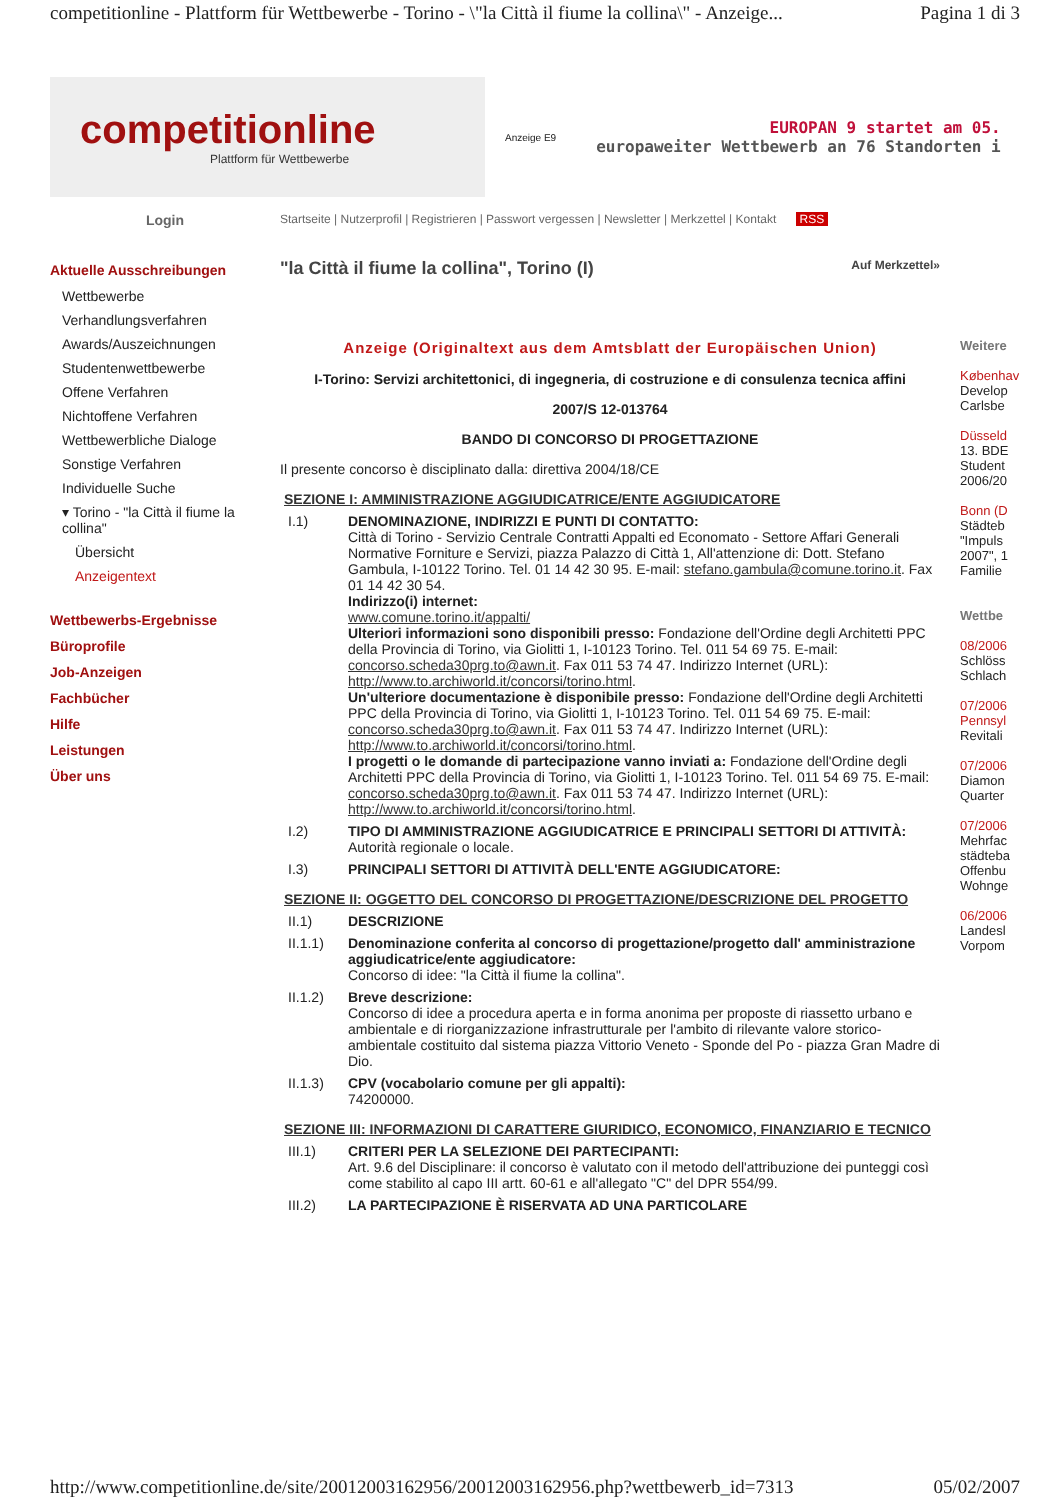competitionline - Plattform für Wettbewerbe - Torino - \"la Città il fiume la collina\" - Anzeige... Pagina 1 di 3
competitionline
Plattform für Wettbewerbe
Anzeige E9
EUROPAN 9 startet am 05.
europaweiter Wettbewerb an 76 Standorten i
Login
Startseite | Nutzerprofil | Registrieren | Passwort vergessen | Newsletter | Merkzettel | Kontakt RSS
Aktuelle Ausschreibungen
Wettbewerbe
Verhandlungsverfahren
Awards/Auszeichnungen
Studentenwettbewerbe
Offene Verfahren
Nichtoffene Verfahren
Wettbewerbliche Dialoge
Sonstige Verfahren
Individuelle Suche
▾ Torino - "la Città il fiume la collina"
Übersicht
Anzeigentext
Wettbewerbs-Ergebnisse
Büroprofile
Job-Anzeigen
Fachbücher
Hilfe
Leistungen
Über uns
"la Città il fiume la collina", Torino (I) Auf Merkzettel»
Anzeige (Originaltext aus dem Amtsblatt der Europäischen Union)
I-Torino: Servizi architettonici, di ingegneria, di costruzione e di consulenza tecnica affini
2007/S 12-013764
BANDO DI CONCORSO DI PROGETTAZIONE
Il presente concorso è disciplinato dalla: direttiva 2004/18/CE
SEZIONE I: AMMINISTRAZIONE AGGIUDICATRICE/ENTE AGGIUDICATORE
I.1) DENOMINAZIONE, INDIRIZZI E PUNTI DI CONTATTO:
Città di Torino - Servizio Centrale Contratti Appalti ed Economato - Settore Affari Generali Normative Forniture e Servizi, piazza Palazzo di Città 1, All'attenzione di: Dott. Stefano Gambula, I-10122 Torino. Tel. 01 14 42 30 95. E-mail: stefano.gambula@comune.torino.it. Fax 01 14 42 30 54.
Indirizzo(i) internet:
www.comune.torino.it/appalti/
Ulteriori informazioni sono disponibili presso: Fondazione dell'Ordine degli Architetti PPC della Provincia di Torino, via Giolitti 1, I-10123 Torino. Tel. 011 54 69 75. E-mail: concorso.scheda30prg.to@awn.it. Fax 011 53 74 47. Indirizzo Internet (URL): http://www.to.archiworld.it/concorsi/torino.html.
Un'ulteriore documentazione è disponibile presso: Fondazione dell'Ordine degli Architetti PPC della Provincia di Torino, via Giolitti 1, I-10123 Torino. Tel. 011 54 69 75. E-mail: concorso.scheda30prg.to@awn.it. Fax 011 53 74 47. Indirizzo Internet (URL): http://www.to.archiworld.it/concorsi/torino.html.
I progetti o le domande di partecipazione vanno inviati a: Fondazione dell'Ordine degli Architetti PPC della Provincia di Torino, via Giolitti 1, I-10123 Torino. Tel. 011 54 69 75. E-mail: concorso.scheda30prg.to@awn.it. Fax 011 53 74 47. Indirizzo Internet (URL): http://www.to.archiworld.it/concorsi/torino.html.
I.2) TIPO DI AMMINISTRAZIONE AGGIUDICATRICE E PRINCIPALI SETTORI DI ATTIVITÀ:
Autorità regionale o locale.
I.3) PRINCIPALI SETTORI DI ATTIVITÀ DELL'ENTE AGGIUDICATORE:
SEZIONE II: OGGETTO DEL CONCORSO DI PROGETTAZIONE/DESCRIZIONE DEL PROGETTO
II.1) DESCRIZIONE
II.1.1) Denominazione conferita al concorso di progettazione/progetto dall' amministrazione aggiudicatrice/ente aggiudicatore:
Concorso di idee: "la Città il fiume la collina".
II.1.2) Breve descrizione:
Concorso di idee a procedura aperta e in forma anonima per proposte di riassetto urbano e ambientale e di riorganizzazione infrastrutturale per l'ambito di rilevante valore storico-ambientale costituito dal sistema piazza Vittorio Veneto - Sponde del Po - piazza Gran Madre di Dio.
II.1.3) CPV (vocabolario comune per gli appalti):
74200000.
SEZIONE III: INFORMAZIONI DI CARATTERE GIURIDICO, ECONOMICO, FINANZIARIO E TECNICO
III.1) CRITERI PER LA SELEZIONE DEI PARTECIPANTI:
Art. 9.6 del Disciplinare: il concorso è valutato con il metodo dell'attribuzione dei punteggi così come stabilito al capo III artt. 60-61 e all'allegato "C" del DPR 554/99.
III.2) LA PARTECIPAZIONE È RISERVATA AD UNA PARTICOLARE
Weitere
København
Develop
Carlsbe
Düsseld
13. BDE
Student
2006/20
Bonn (D
Städteb
"Impuls
2007", 1
Familie
Wettbe
08/2006
Schlöss
Schlach
07/2006
Pennsyl
Revitali
07/2006
Diamon
Quarter
07/2006
Mehrfac
städteba
Offenbu
Wohnge
06/2006
Landesl
Vorpom
http://www.competitionline.de/site/20012003162956/20012003162956.php?wettbewerb_id=7313 05/02/2007